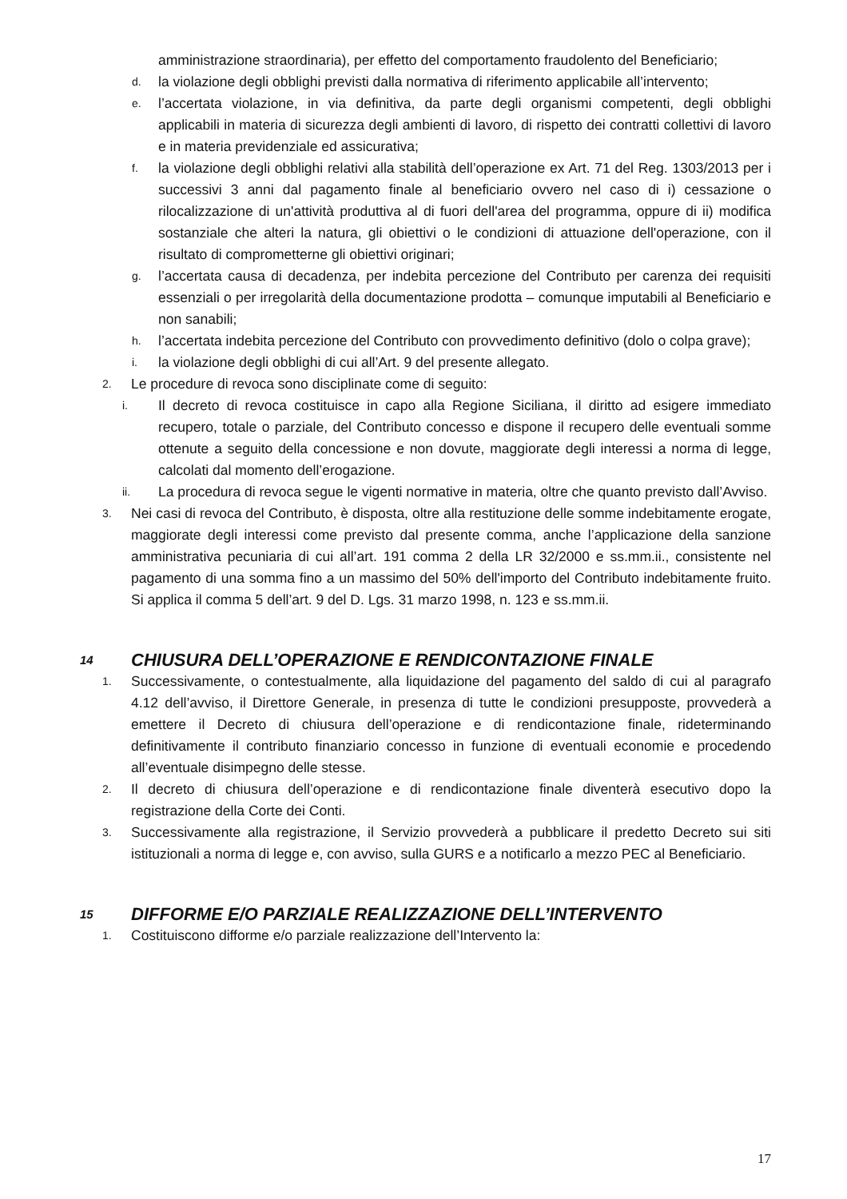amministrazione straordinaria), per effetto del comportamento fraudolento del Beneficiario;
d. la violazione degli obblighi previsti dalla normativa di riferimento applicabile all’intervento;
e. l’accertata violazione, in via definitiva, da parte degli organismi competenti, degli obblighi applicabili in materia di sicurezza degli ambienti di lavoro, di rispetto dei contratti collettivi di lavoro e in materia previdenziale ed assicurativa;
f. la violazione degli obblighi relativi alla stabilità dell’operazione ex Art. 71 del Reg. 1303/2013 per i successivi 3 anni dal pagamento finale al beneficiario ovvero nel caso di i) cessazione o rilocalizzazione di un'attività produttiva al di fuori dell'area del programma, oppure di ii) modifica sostanziale che alteri la natura, gli obiettivi o le condizioni di attuazione dell'operazione, con il risultato di comprometterne gli obiettivi originari;
g. l’accertata causa di decadenza, per indebita percezione del Contributo per carenza dei requisiti essenziali o per irregolarità della documentazione prodotta – comunque imputabili al Beneficiario e non sanabili;
h. l’accertata indebita percezione del Contributo con provvedimento definitivo (dolo o colpa grave);
i. la violazione degli obblighi di cui all’Art. 9 del presente allegato.
2. Le procedure di revoca sono disciplinate come di seguito:
i. Il decreto di revoca costituisce in capo alla Regione Siciliana, il diritto ad esigere immediato recupero, totale o parziale, del Contributo concesso e dispone il recupero delle eventuali somme ottenute a seguito della concessione e non dovute, maggiorate degli interessi a norma di legge, calcolati dal momento dell’erogazione.
ii. La procedura di revoca segue le vigenti normative in materia, oltre che quanto previsto dall’Avviso.
3. Nei casi di revoca del Contributo, è disposta, oltre alla restituzione delle somme indebitamente erogate, maggiorate degli interessi come previsto dal presente comma, anche l’applicazione della sanzione amministrativa pecuniaria di cui all’art. 191 comma 2 della LR 32/2000 e ss.mm.ii., consistente nel pagamento di una somma fino a un massimo del 50% dell'importo del Contributo indebitamente fruito. Si applica il comma 5 dell’art. 9 del D. Lgs. 31 marzo 1998, n. 123 e ss.mm.ii.
14 CHIUSURA DELL’OPERAZIONE E RENDICONTAZIONE FINALE
1. Successivamente, o contestualmente, alla liquidazione del pagamento del saldo di cui al paragrafo 4.12 dell’avviso, il Direttore Generale, in presenza di tutte le condizioni presupposte, provvederà a emettere il Decreto di chiusura dell’operazione e di rendicontazione finale, rideterminando definitivamente il contributo finanziario concesso in funzione di eventuali economie e procedendo all’eventuale disimpegno delle stesse.
2. Il decreto di chiusura dell’operazione e di rendicontazione finale diventerà esecutivo dopo la registrazione della Corte dei Conti.
3. Successivamente alla registrazione, il Servizio provvederà a pubblicare il predetto Decreto sui siti istituzionali a norma di legge e, con avviso, sulla GURS e a notificarlo a mezzo PEC al Beneficiario.
15 DIFFORME E/O PARZIALE REALIZZAZIONE DELL’INTERVENTO
1. Costituiscono difforme e/o parziale realizzazione dell’Intervento la:
17